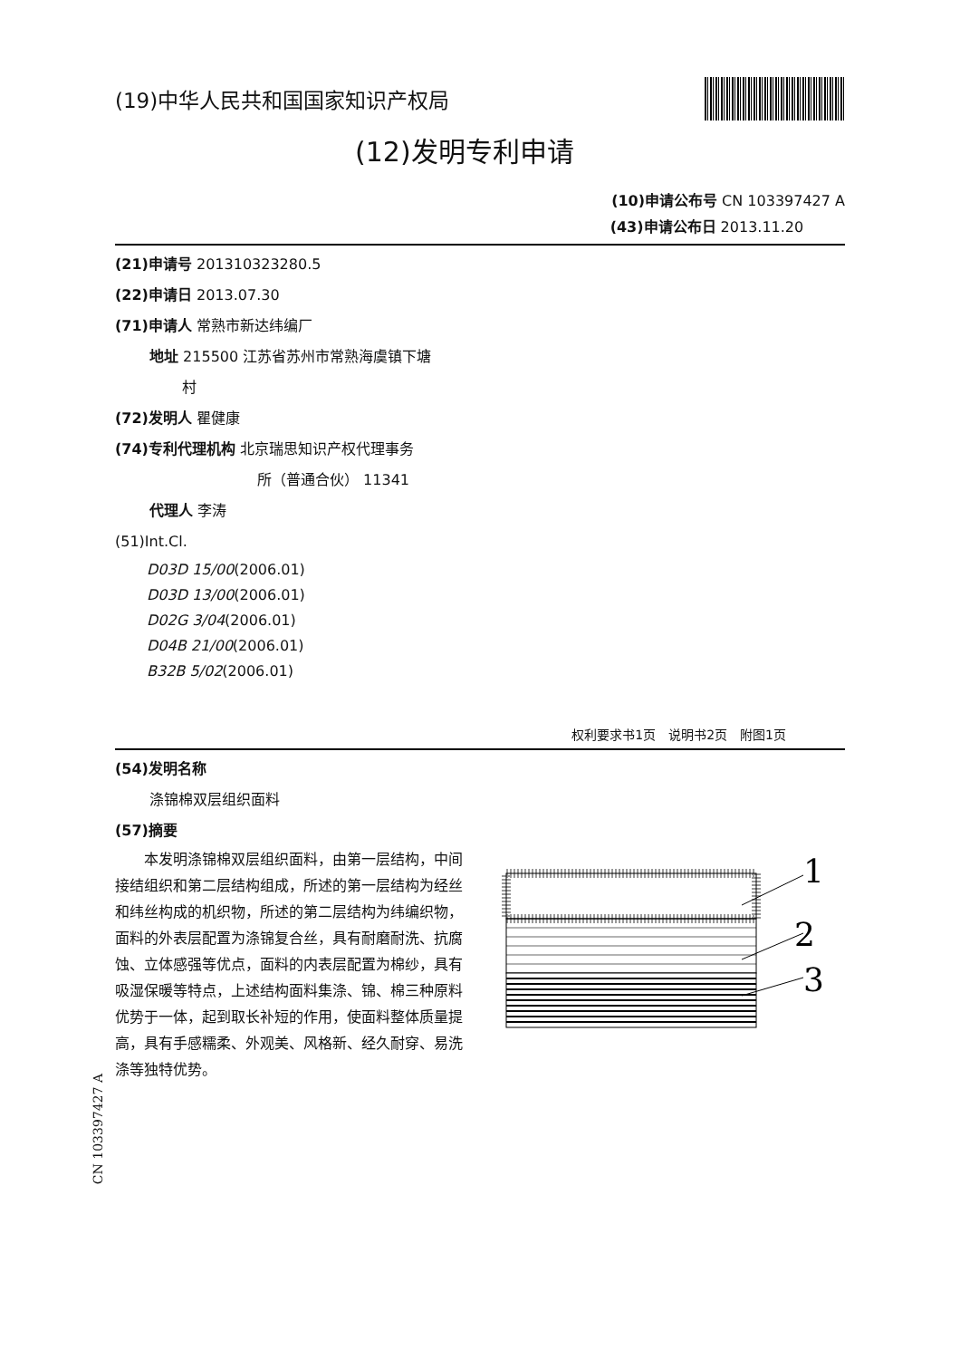(19)中华人民共和国国家知识产权局
(12)发明专利申请
(10)申请公布号 CN 103397427 A
(43)申请公布日 2013.11.20
(21)申请号 201310323280.5
(22)申请日 2013.07.30
(71)申请人 常熟市新达纬编厂
地址 215500 江苏省苏州市常熟海虞镇下塘
村
(72)发明人 瞿健康
(74)专利代理机构 北京瑞思知识产权代理事务
所（普通合伙） 11341
代理人 李涛
(51)Int.Cl.
D03D 15/00(2006.01)
D03D 13/00(2006.01)
D02G 3/04(2006.01)
D04B 21/00(2006.01)
B32B 5/02(2006.01)
权利要求书1页　说明书2页　附图1页
(54)发明名称
涤锦棉双层组织面料
(57)摘要
本发明涤锦棉双层组织面料，由第一层结构，中间接结组织和第二层结构组成，所述的第一层结构为经丝和纬丝构成的机织物，所述的第二层结构为纬编织物，面料的外表层配置为涤锦复合丝，具有耐磨耐洗、抗腐蚀、立体感强等优点，面料的内表层配置为棉纱，具有吸湿保暖等特点，上述结构面料集涤、锦、棉三种原料优势于一体，起到取长补短的作用，使面料整体质量提高，具有手感糯柔、外观美、风格新、经久耐穿、易洗涤等独特优势。
1
2
3
CN 103397427 A